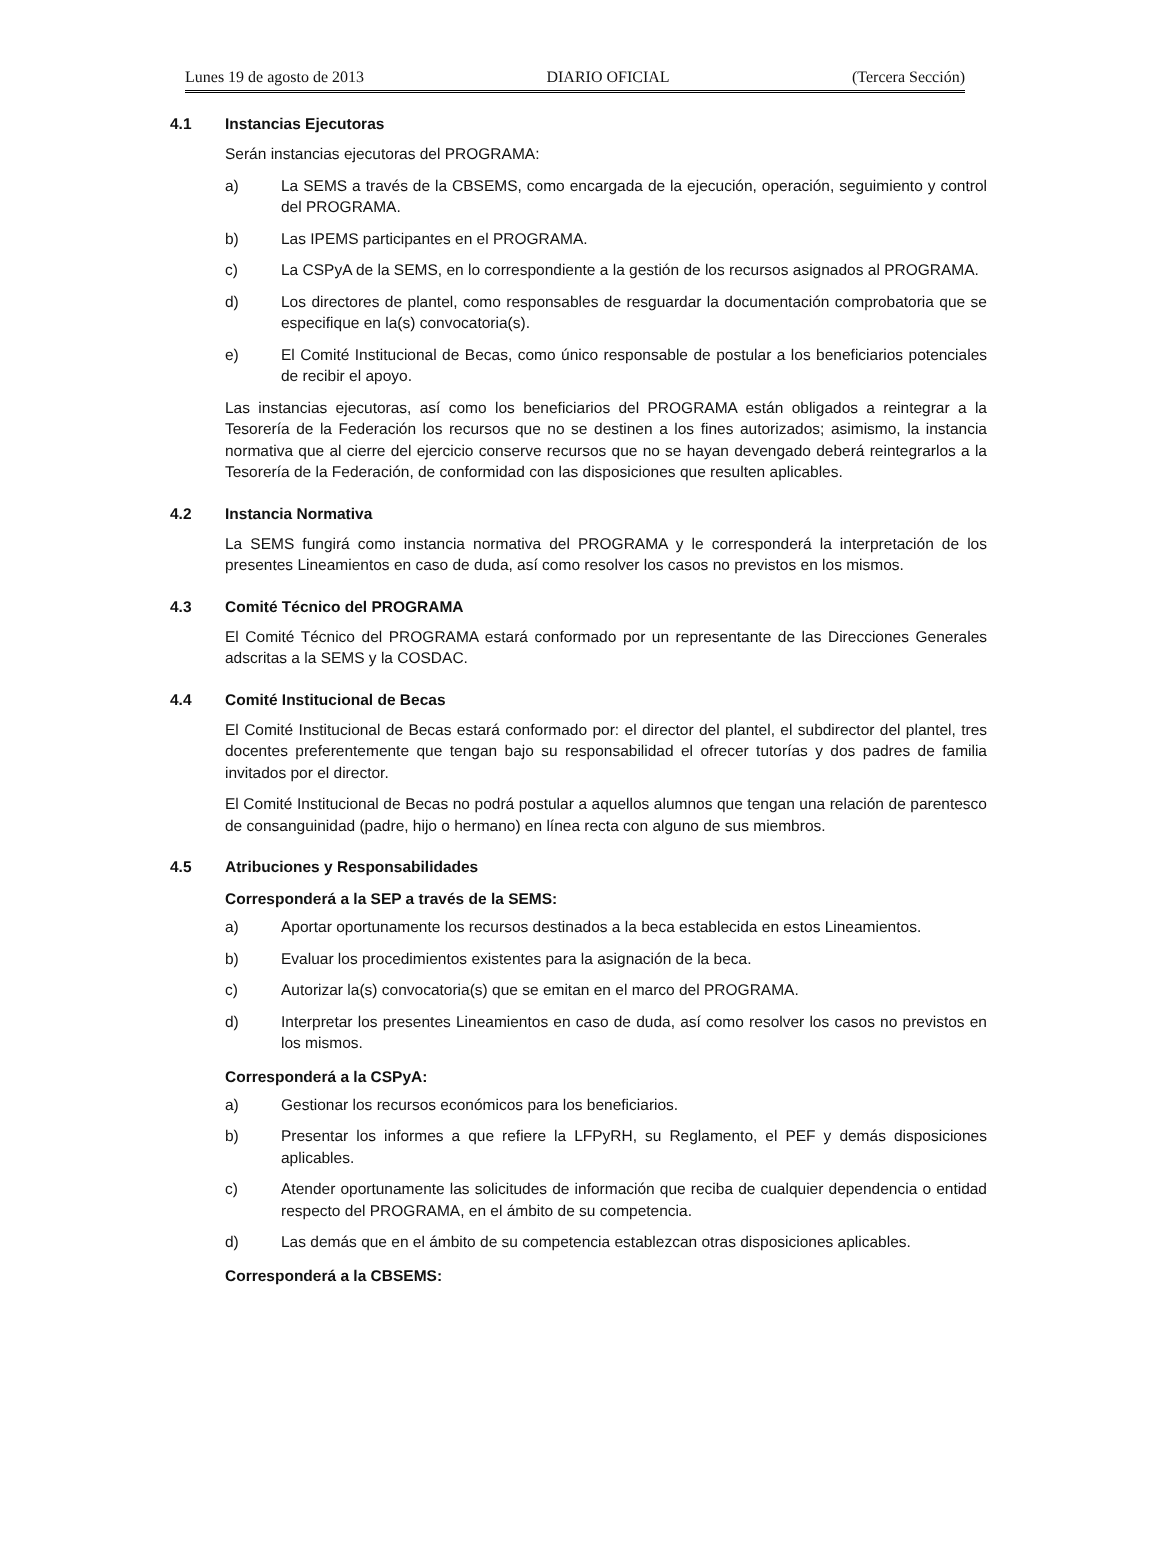Lunes 19 de agosto de 2013 DIARIO OFICIAL (Tercera Sección)
4.1 Instancias Ejecutoras
Serán instancias ejecutoras del PROGRAMA:
a) La SEMS a través de la CBSEMS, como encargada de la ejecución, operación, seguimiento y control del PROGRAMA.
b) Las IPEMS participantes en el PROGRAMA.
c) La CSPyA de la SEMS, en lo correspondiente a la gestión de los recursos asignados al PROGRAMA.
d) Los directores de plantel, como responsables de resguardar la documentación comprobatoria que se especifique en la(s) convocatoria(s).
e) El Comité Institucional de Becas, como único responsable de postular a los beneficiarios potenciales de recibir el apoyo.
Las instancias ejecutoras, así como los beneficiarios del PROGRAMA están obligados a reintegrar a la Tesorería de la Federación los recursos que no se destinen a los fines autorizados; asimismo, la instancia normativa que al cierre del ejercicio conserve recursos que no se hayan devengado deberá reintegrarlos a la Tesorería de la Federación, de conformidad con las disposiciones que resulten aplicables.
4.2 Instancia Normativa
La SEMS fungirá como instancia normativa del PROGRAMA y le corresponderá la interpretación de los presentes Lineamientos en caso de duda, así como resolver los casos no previstos en los mismos.
4.3 Comité Técnico del PROGRAMA
El Comité Técnico del PROGRAMA estará conformado por un representante de las Direcciones Generales adscritas a la SEMS y la COSDAC.
4.4 Comité Institucional de Becas
El Comité Institucional de Becas estará conformado por: el director del plantel, el subdirector del plantel, tres docentes preferentemente que tengan bajo su responsabilidad el ofrecer tutorías y dos padres de familia invitados por el director.
El Comité Institucional de Becas no podrá postular a aquellos alumnos que tengan una relación de parentesco de consanguinidad (padre, hijo o hermano) en línea recta con alguno de sus miembros.
4.5 Atribuciones y Responsabilidades
Corresponderá a la SEP a través de la SEMS:
a) Aportar oportunamente los recursos destinados a la beca establecida en estos Lineamientos.
b) Evaluar los procedimientos existentes para la asignación de la beca.
c) Autorizar la(s) convocatoria(s) que se emitan en el marco del PROGRAMA.
d) Interpretar los presentes Lineamientos en caso de duda, así como resolver los casos no previstos en los mismos.
Corresponderá a la CSPyA:
a) Gestionar los recursos económicos para los beneficiarios.
b) Presentar los informes a que refiere la LFPyRH, su Reglamento, el PEF y demás disposiciones aplicables.
c) Atender oportunamente las solicitudes de información que reciba de cualquier dependencia o entidad respecto del PROGRAMA, en el ámbito de su competencia.
d) Las demás que en el ámbito de su competencia establezcan otras disposiciones aplicables.
Corresponderá a la CBSEMS: